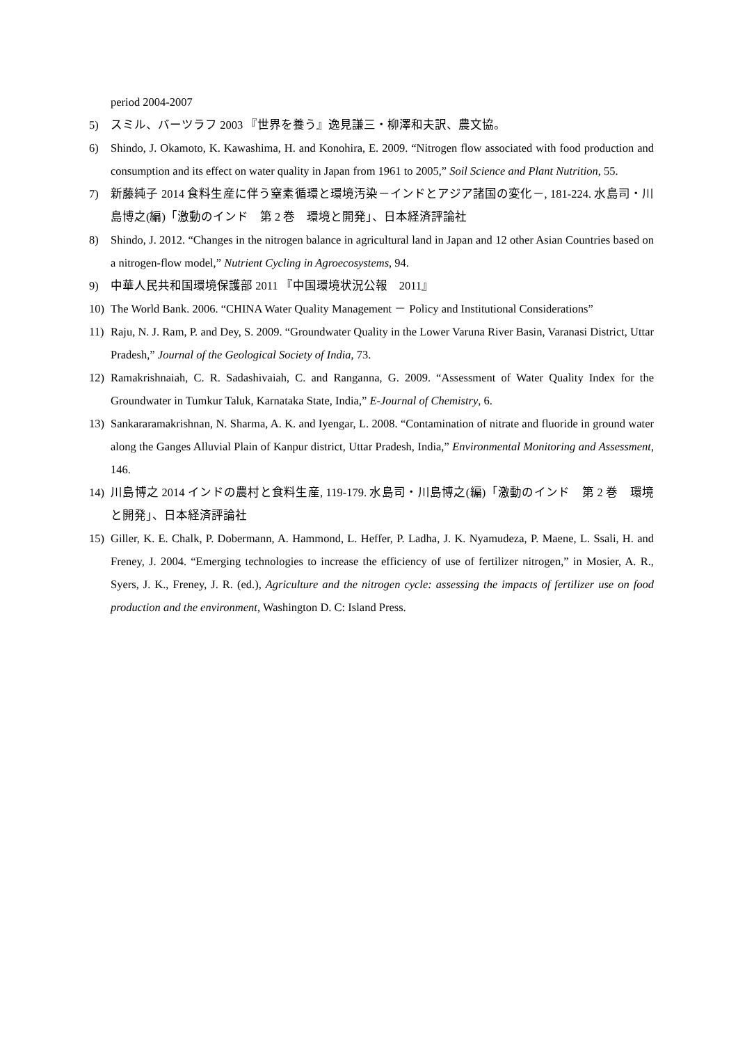period 2004-2007
5) スミル、バーツラフ 2003 『世界を養う』逸見謙三・柳澤和夫訳、農文協。
6) Shindo, J. Okamoto, K. Kawashima, H. and Konohira, E. 2009. “Nitrogen flow associated with food production and consumption and its effect on water quality in Japan from 1961 to 2005,” Soil Science and Plant Nutrition, 55.
7) 新藤純子 2014 食料生産に伴う窒素循環と環境汚染－インドとアジア諸国の変化－, 181-224. 水島司・川島博之(編)「激動のインド　第 2 巻　環境と開発」、日本経済評論社
8) Shindo, J. 2012. “Changes in the nitrogen balance in agricultural land in Japan and 12 other Asian Countries based on a nitrogen-flow model,” Nutrient Cycling in Agroecosystems, 94.
9) 中華人民共和国環境保護部 2011 『中国環境状況公報　2011』
10) The World Bank. 2006. “CHINA Water Quality Management － Policy and Institutional Considerations”
11) Raju, N. J. Ram, P. and Dey, S. 2009. “Groundwater Quality in the Lower Varuna River Basin, Varanasi District, Uttar Pradesh,” Journal of the Geological Society of India, 73.
12) Ramakrishnaiah, C. R. Sadashivaiah, C. and Ranganna, G. 2009. “Assessment of Water Quality Index for the Groundwater in Tumkur Taluk, Karnataka State, India,” E-Journal of Chemistry, 6.
13) Sankararamakrishnan, N. Sharma, A. K. and Iyengar, L. 2008. “Contamination of nitrate and fluoride in ground water along the Ganges Alluvial Plain of Kanpur district, Uttar Pradesh, India,” Environmental Monitoring and Assessment, 146.
14) 川島博之 2014 インドの農村と食料生産, 119-179. 水島司・川島博之(編)「激動のインド　第 2 巻　環境と開発」、日本経済評論社
15) Giller, K. E. Chalk, P. Dobermann, A. Hammond, L. Heffer, P. Ladha, J. K. Nyamudeza, P. Maene, L. Ssali, H. and Freney, J. 2004. “Emerging technologies to increase the efficiency of use of fertilizer nitrogen,” in Mosier, A. R., Syers, J. K., Freney, J. R. (ed.), Agriculture and the nitrogen cycle: assessing the impacts of fertilizer use on food production and the environment, Washington D. C: Island Press.